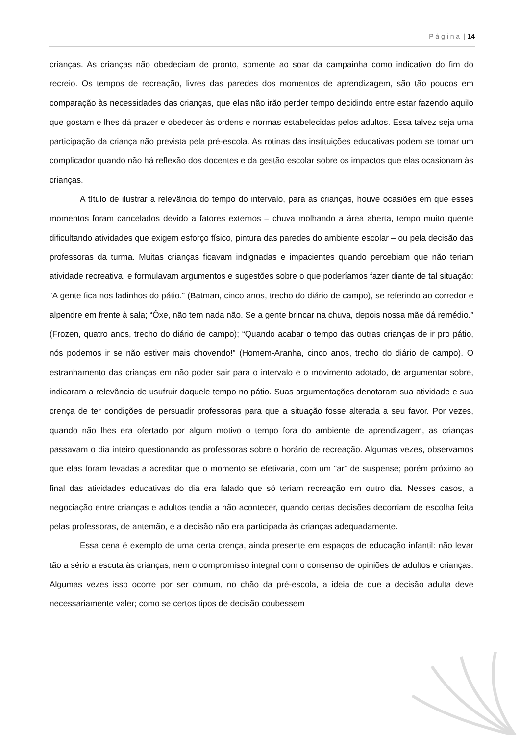P á g i n a | 14
crianças. As crianças não obedeciam de pronto, somente ao soar da campainha como indicativo do fim do recreio. Os tempos de recreação, livres das paredes dos momentos de aprendizagem, são tão poucos em comparação às necessidades das crianças, que elas não irão perder tempo decidindo entre estar fazendo aquilo que gostam e lhes dá prazer e obedecer às ordens e normas estabelecidas pelos adultos. Essa talvez seja uma participação da criança não prevista pela pré-escola. As rotinas das instituições educativas podem se tornar um complicador quando não há reflexão dos docentes e da gestão escolar sobre os impactos que elas ocasionam às crianças.
A título de ilustrar a relevância do tempo do intervalo, para as crianças, houve ocasiões em que esses momentos foram cancelados devido a fatores externos – chuva molhando a área aberta, tempo muito quente dificultando atividades que exigem esforço físico, pintura das paredes do ambiente escolar – ou pela decisão das professoras da turma. Muitas crianças ficavam indignadas e impacientes quando percebiam que não teriam atividade recreativa, e formulavam argumentos e sugestões sobre o que poderíamos fazer diante de tal situação: “A gente fica nos ladinhos do pátio.” (Batman, cinco anos, trecho do diário de campo), se referindo ao corredor e alpendre em frente à sala; “Ôxe, não tem nada não. Se a gente brincar na chuva, depois nossa mãe dá remédio.” (Frozen, quatro anos, trecho do diário de campo); “Quando acabar o tempo das outras crianças de ir pro pátio, nós podemos ir se não estiver mais chovendo!” (Homem-Aranha, cinco anos, trecho do diário de campo). O estranhamento das crianças em não poder sair para o intervalo e o movimento adotado, de argumentar sobre, indicaram a relevância de usufruir daquele tempo no pátio. Suas argumentações denotaram sua atividade e sua crença de ter condições de persuadir professoras para que a situação fosse alterada a seu favor. Por vezes, quando não lhes era ofertado por algum motivo o tempo fora do ambiente de aprendizagem, as crianças passavam o dia inteiro questionando as professoras sobre o horário de recreação. Algumas vezes, observamos que elas foram levadas a acreditar que o momento se efetivaria, com um “ar” de suspense; porém próximo ao final das atividades educativas do dia era falado que só teriam recreação em outro dia. Nesses casos, a negociação entre crianças e adultos tendia a não acontecer, quando certas decisões decorriam de escolha feita pelas professoras, de antemão, e a decisão não era participada às crianças adequadamente.
Essa cena é exemplo de uma certa crença, ainda presente em espaços de educação infantil: não levar tão a sério a escuta às crianças, nem o compromisso integral com o consenso de opiniões de adultos e crianças. Algumas vezes isso ocorre por ser comum, no chão da pré-escola, a ideia de que a decisão adulta deve necessariamente valer; como se certos tipos de decisão coubessem